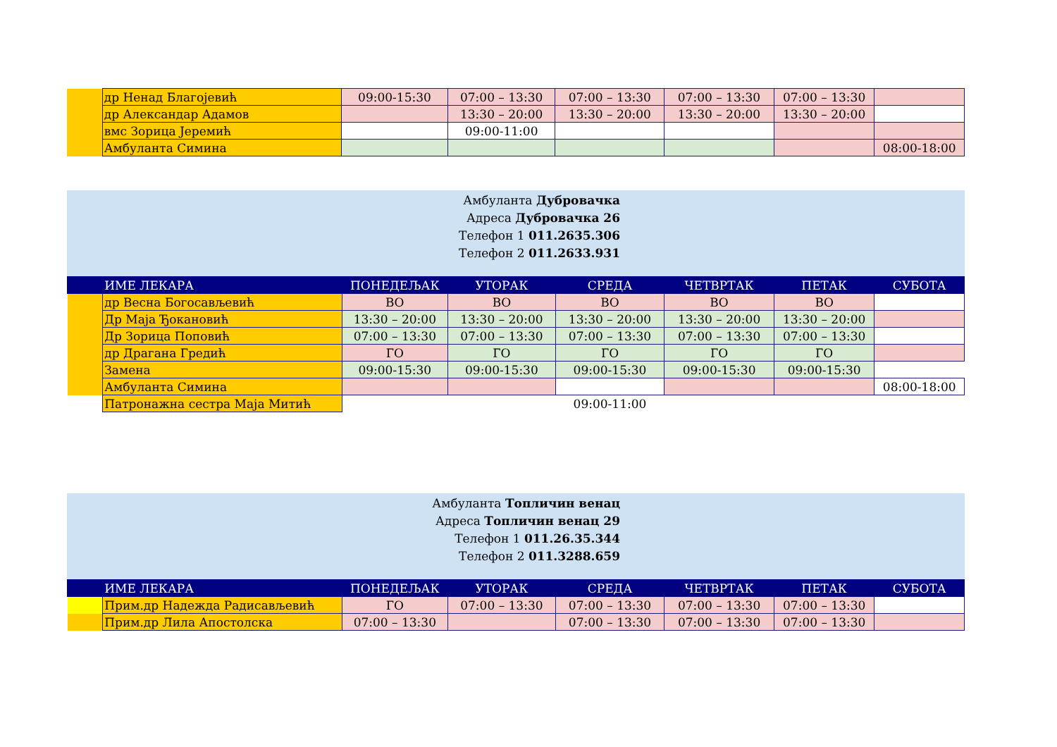| | др Ненад Благојевић | 09:00-15:30 | 07:00 – 13:30 | 07:00 – 13:30 | 07:00 – 13:30 | 07:00 – 13:30 | |
| | др Александар Адамов | | 13:30 – 20:00 | 13:30 – 20:00 | 13:30 – 20:00 | 13:30 – 20:00 | |
| | вмс Зорица Јеремић | | 09:00-11:00 | | | | |
| | Амбуланта Симина | | | | | | 08:00-18:00 |
Амбуланта Дубровачка
Адреса Дубровачка 26
Телефон 1 011.2635.306
Телефон 2 011.2633.931
| | ИМЕ ЛЕКАРА | ПОНЕДЕЉАК | УТОРАК | СРЕДА | ЧЕТВРТАК | ПЕТАК | СУБОТА |
| --- | --- | --- | --- | --- | --- | --- | --- |
| | др Весна Богосављевић | ВО | ВО | ВО | ВО | ВО | |
| | Др Маја Ђокановић | 13:30 – 20:00 | 13:30 – 20:00 | 13:30 – 20:00 | 13:30 – 20:00 | 13:30 – 20:00 | |
| | Др Зорица Поповић | 07:00 – 13:30 | 07:00 – 13:30 | 07:00 – 13:30 | 07:00 – 13:30 | 07:00 – 13:30 | |
| | др Драгана Гредић | ГО | ГО | ГО | ГО | ГО | |
| | Замена | 09:00-15:30 | 09:00-15:30 | 09:00-15:30 | 09:00-15:30 | 09:00-15:30 | |
| | Амбуланта Симина | | | | | | 08:00-18:00 |
| | Патронажна сестра Маја Митић | | | 09:00-11:00 | | | |
Амбуланта Топличин венац
Адреса Топличин венац 29
Телефон 1 011.26.35.344
Телефон 2 011.3288.659
| | ИМЕ ЛЕКАРА | ПОНЕДЕЉАК | УТОРАК | СРЕДА | ЧЕТВРТАК | ПЕТАК | СУБОТА |
| --- | --- | --- | --- | --- | --- | --- | --- |
| | Прим.др Надежда Радисављевић | ГО | 07:00 – 13:30 | 07:00 – 13:30 | 07:00 – 13:30 | 07:00 – 13:30 | |
| | Прим.др Лила Апостолска | 07:00 – 13:30 | | 07:00 – 13:30 | 07:00 – 13:30 | 07:00 – 13:30 | |